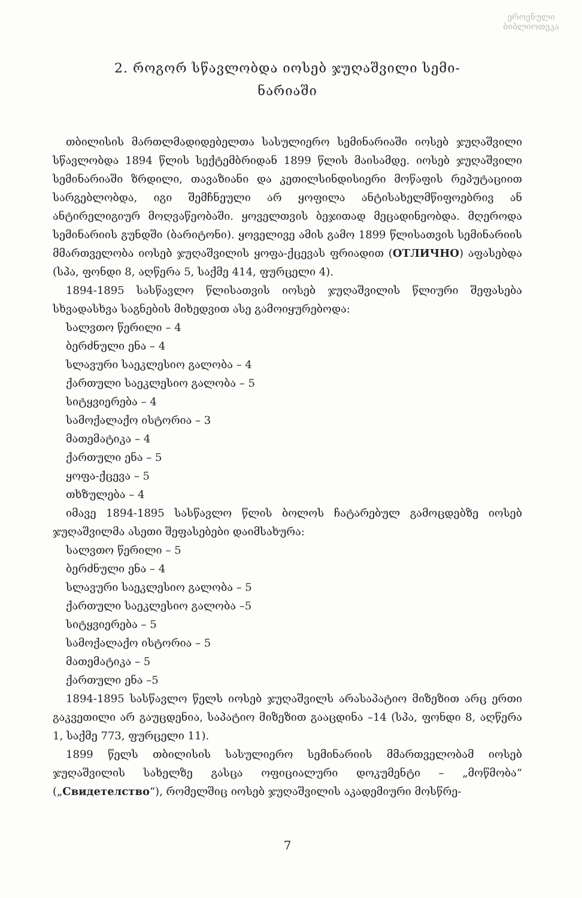ეროვნული ბიბლიოთეკა
2. როგორ სწავლობდა იოსებ ჯუღაშვილი სემი-
ნარიაში
თბილისის მართლმადიდებელთა სასულიერო სემინარიაში იოსებ ჯუღაშვილი სწავლობდა 1894 წლის სექტემბრიდან 1899 წლის მაისამდე. იოსებ ჯუღაშვილი სემინარიაში ზრდილი, თავაზიანი და კეთილსინდისიერი მოწაფის რეპუტაციით სარგებლობდა, იგი შემჩნეული არ ყოფილა ანტისახელმწიფოებრივ ან ანტირელიგიურ მოღვაწეობაში. ყოველთვის ბეჯითად მეცადინეობდა. მღეროდა სემინარიის გუნდში (ბარიტონი). ყოველივე ამის გამო 1899 წლისათვის სემინარიის მმართველობა იოსებ ჯუღაშვილის ყოფა-ქცევას ფრიადით (ОТЛИЧНО) აფასებდა (სპა, ფონდი 8, აღწერა 5, საქმე 414, ფურცელი 4).
1894-1895 სასწავლო წლისათვის იოსებ ჯუღაშვილის წლიური შეფასება სხვადასხვა საგნების მიხედვით ასე გამოიყურებოდა:
სალვთო წერილი – 4
ბერძნული ენა – 4
სლავური საეკლესიო გალობა – 4
ქართული საეკლესიო გალობა – 5
სიტყვიერება – 4
სამოქალაქო ისტორია – 3
მათემატიკა – 4
ქართული ენა – 5
ყოფა-ქცევა – 5
თხზულება – 4
იმავე 1894-1895 სასწავლო წლის ბოლოს ჩატარებულ გამოცდებზე იოსებ ჯუღაშვილმა ასეთი შეფასებები დაიმსახურა:
სალვთო წერილი – 5
ბერძნული ენა – 4
სლავური საეკლესიო გალობა – 5
ქართული საეკლესიო გალობა –5
სიტყვიერება – 5
სამოქალაქო ისტორია – 5
მათემატიკა – 5
ქართული ენა –5
1894-1895 სასწავლო წელს იოსებ ჯუღაშვილს არასაპატიო მიზეზით არც ერთი გაკვეთილი არ გაუცდენია, საპატიო მიზეზით გააცდინა –14 (სპა, ფონდი 8, აღწერა 1, საქმე 773, ფურცელი 11).
1899 წელს თბილისის სასულიერო სემინარიის მმართველობამ იოსებ ჯუღაშვილის სახელზე გასცა ოფიციალური დოკუმენტი – „მოწმობა“ („Свидетелство“), რომელშიც იოსებ ჯუღაშვილის აკადემიური მოსწრე-
7